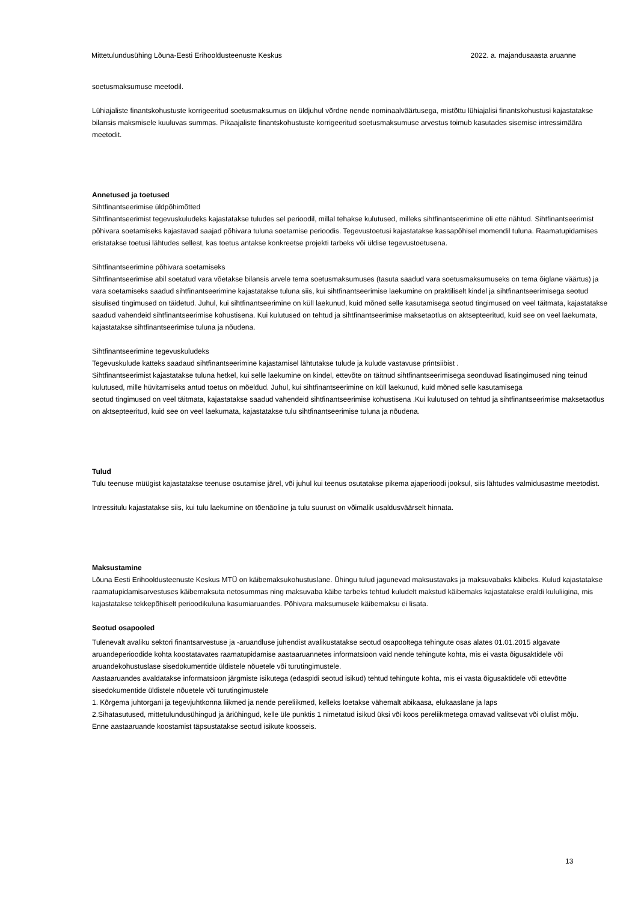Mittetulundusühing Lõuna-Eesti Erihooldusteenuste Keskus 2022. a. majandusaasta aruanne
soetusmaksumuse meetodil.
Lühiajaliste finantskohustuste korrigeeritud soetusmaksumus on üldjuhul võrdne nende nominaalväärtusega, mistõttu lühiajalisi finantskohustusi kajastatakse bilansis maksmisele kuuluvas summas. Pikaajaliste finantskohustuste korrigeeritud soetusmaksumuse arvestus toimub kasutades sisemise intressimäära meetodit.
Annetused ja toetused
Sihtfinantseerimise üldpõhimõtted
Sihtfinantseerimist tegevuskuludeks kajastatakse tuludes sel perioodil, millal tehakse kulutused, milleks sihtfinantseerimine oli ette nähtud. Sihtfinantseerimist põhivara soetamiseks kajastavad saajad põhivara tuluna soetamise perioodis. Tegevustoetusi kajastatakse kassapõhisel momendil tuluna. Raamatupidamises eristatakse toetusi lähtudes sellest, kas toetus antakse konkreetse projekti tarbeks või üldise tegevustoetusena.
Sihtfinantseerimine põhivara soetamiseks
Sihtfinantseerimise abil soetatud vara võetakse bilansis arvele tema soetusmaksumuses (tasuta saadud vara soetusmaksumuseks on tema õiglane väärtus) ja vara soetamiseks saadud sihtfinantseerimine kajastatakse tuluna siis, kui sihtfinantseerimise laekumine on praktiliselt kindel ja sihtfinantseerimisega seotud sisulised tingimused on täidetud. Juhul, kui sihtfinantseerimine on küll laekunud, kuid mõned selle kasutamisega seotud tingimused on veel täitmata, kajastatakse saadud vahendeid sihtfinantseerimise kohustisena. Kui kulutused on tehtud ja sihtfinantseerimise maksetaotlus on aktsepteeritud, kuid see on veel laekumata, kajastatakse sihtfinantseerimise tuluna ja nõudena.
Sihtfinantseerimine tegevuskuludeks
Tegevuskulude katteks saadaud sihtfinantseerimine kajastamisel lähtutakse tulude ja kulude vastavuse printsiibist .
Sihtfinantseerimist kajastatakse tuluna hetkel, kui selle laekumine on kindel, ettevõte on täitnud sihtfinantseerimisega seonduvad lisatingimused ning teinud kulutused, mille hüvitamiseks antud toetus on mõeldud. Juhul, kui sihtfinantseerimine on küll laekunud, kuid mõned selle kasutamisega
seotud tingimused on veel täitmata, kajastatakse saadud vahendeid sihtfinantseerimise kohustisena .Kui kulutused on tehtud ja sihtfinantseerimise maksetaotlus on aktsepteeritud, kuid see on veel laekumata, kajastatakse tulu sihtfinantseerimise tuluna ja nõudena.
Tulud
Tulu teenuse müügist kajastatakse teenuse osutamise järel, või juhul kui teenus osutatakse pikema ajaperioodi jooksul, siis lähtudes valmidusastme meetodist.
Intressitulu kajastatakse siis, kui tulu laekumine on tõenäoline ja tulu suurust on võimalik usaldusväärselt hinnata.
Maksustamine
Lõuna Eesti Erihooldusteenuste Keskus MTÜ on käibemaksukohustuslane. Ühingu tulud jagunevad maksustavaks ja maksuvabaks käibeks. Kulud kajastatakse raamatupidamisarvestuses käibemaksuta netosummas ning maksuvaba käibe tarbeks tehtud kuludelt makstud käibemaks kajastatakse eraldi kululiigina, mis kajastatakse tekkepõhiselt perioodikuluna kasumiaruandes. Põhivara maksumusele käibemaksu ei lisata.
Seotud osapooled
Tulenevalt avaliku sektori finantsarvestuse ja -aruandluse juhendist avalikustatakse seotud osapooltega tehingute osas alates 01.01.2015 algavate aruandeperioodide kohta koostatavates raamatupidamise aastaaruannetes informatsioon vaid nende tehingute kohta, mis ei vasta õigusaktidele või aruandekohustuslase sisedokumentide üldistele nõuetele või turutingimustele.
Aastaaruandes avaldatakse informatsioon järgmiste isikutega (edaspidi seotud isikud) tehtud tehingute kohta, mis ei vasta õigusaktidele või ettevõtte sisedokumentide üldistele nõuetele või turutingimustele
1. Kõrgema juhtorgani ja tegevjuhtkonna liikmed ja nende pereliikmed, kelleks loetakse vähemalt abikaasa, elukaaslane ja laps
2.Sihatasutused, mittetulundusühingud ja äriühingud, kelle üle punktis 1 nimetatud isikud üksi või koos pereliikmetega omavad valitsevat või olulist mõju.
Enne aastaaruande koostamist täpsustatakse seotud isikute koosseis.
13